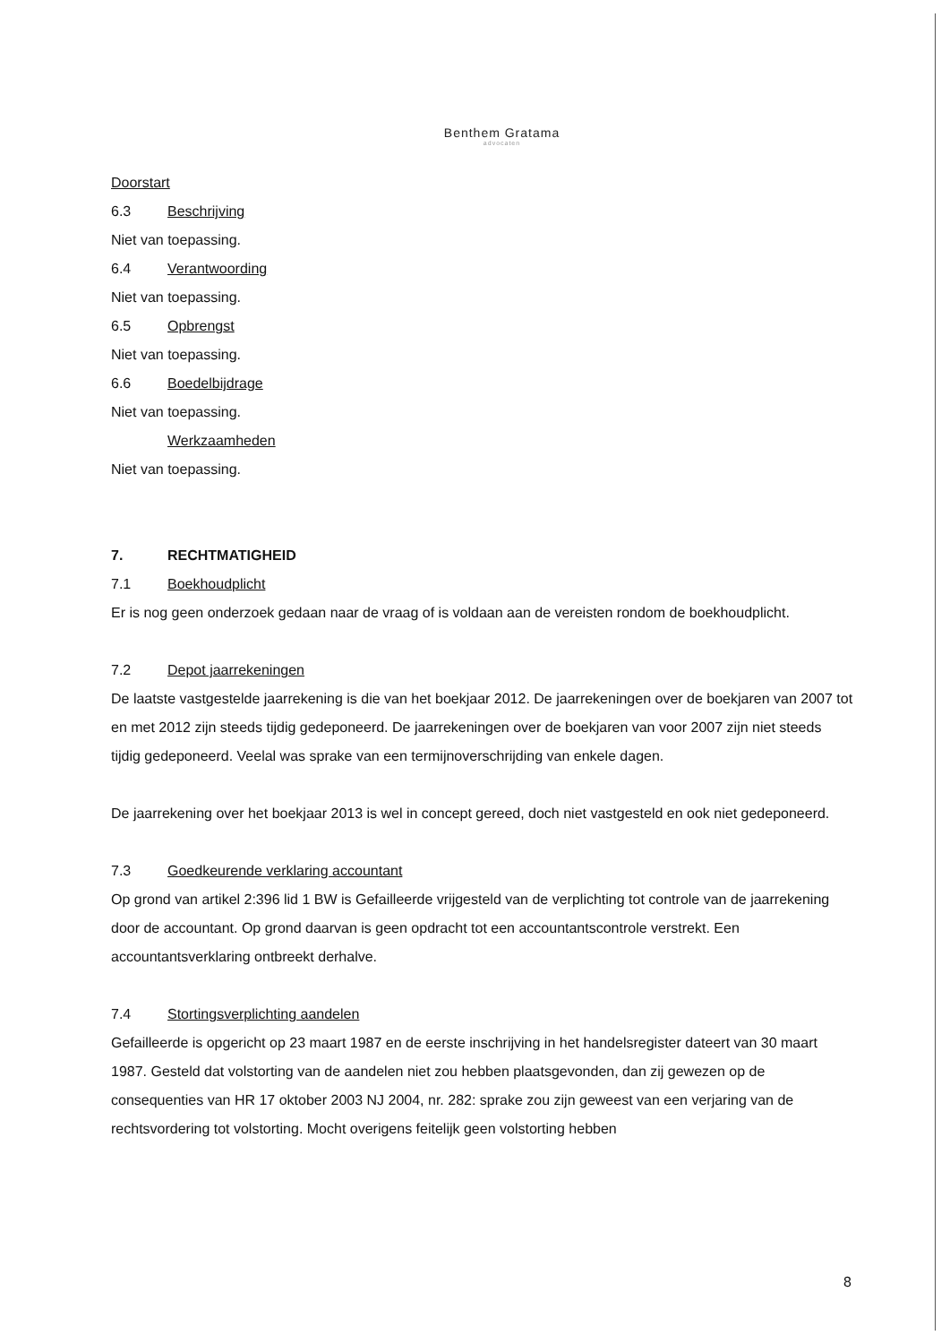Benthem Gratama
advocaten
Doorstart
6.3 Beschrijving
Niet van toepassing.
6.4 Verantwoording
Niet van toepassing.
6.5 Opbrengst
Niet van toepassing.
6.6 Boedelbijdrage
Niet van toepassing.
Werkzaamheden
Niet van toepassing.
7. RECHTMATIGHEID
7.1 Boekhoudplicht
Er is nog geen onderzoek gedaan naar de vraag of is voldaan aan de vereisten rondom de boekhoudplicht.
7.2 Depot jaarrekeningen
De laatste vastgestelde jaarrekening is die van het boekjaar 2012. De jaarrekeningen over de boekjaren van 2007 tot en met 2012 zijn steeds tijdig gedeponeerd. De jaarrekeningen over de boekjaren van voor 2007 zijn niet steeds tijdig gedeponeerd. Veelal was sprake van een termijnoverschrijding van enkele dagen.
De jaarrekening over het boekjaar 2013 is wel in concept gereed, doch niet vastgesteld en ook niet gedeponeerd.
7.3 Goedkeurende verklaring accountant
Op grond van artikel 2:396 lid 1 BW is Gefailleerde vrijgesteld van de verplichting tot controle van de jaarrekening door de accountant. Op grond daarvan is geen opdracht tot een accountantscontrole verstrekt. Een accountantsverklaring ontbreekt derhalve.
7.4 Stortingsverplichting aandelen
Gefailleerde is opgericht op 23 maart 1987 en de eerste inschrijving in het handelsregister dateert van 30 maart 1987. Gesteld dat volstorting van de aandelen niet zou hebben plaatsgevonden, dan zij gewezen op de consequenties van HR 17 oktober 2003 NJ 2004, nr. 282: sprake zou zijn geweest van een verjaring van de rechtsvordering tot volstorting. Mocht overigens feitelijk geen volstorting hebben
8